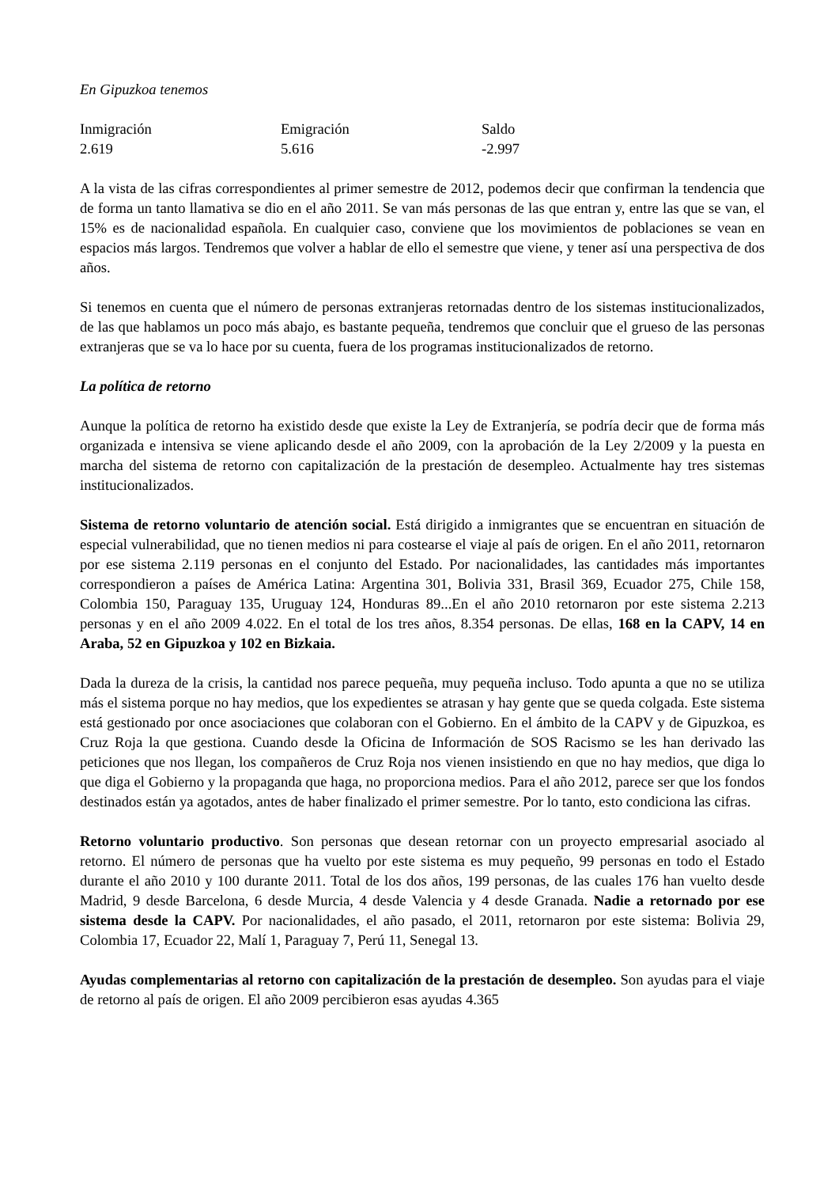En Gipuzkoa tenemos
| Inmigración | Emigración | Saldo |
| 2.619 | 5.616 | -2.997 |
A la vista de las cifras correspondientes al primer semestre de 2012, podemos decir que confirman la tendencia que de forma un tanto llamativa se dio en el año 2011. Se van más personas de las que entran y, entre las que se van, el 15% es de nacionalidad española. En cualquier caso, conviene que los movimientos de poblaciones se vean en espacios más largos. Tendremos que volver a hablar de ello el semestre que viene, y tener así una perspectiva de dos años.
Si tenemos en cuenta que el número de personas extranjeras retornadas dentro de los sistemas institucionalizados, de las que hablamos un poco más abajo, es bastante pequeña, tendremos que concluir que el grueso de las personas extranjeras que se va lo hace por su cuenta, fuera de los programas institucionalizados de retorno.
La política de retorno
Aunque la política de retorno ha existido desde que existe la Ley de Extranjería, se podría decir que de forma más organizada e intensiva se viene aplicando desde el año 2009, con la aprobación de la Ley 2/2009 y la puesta en marcha del sistema de retorno con capitalización de la prestación de desempleo. Actualmente hay tres sistemas institucionalizados.
Sistema de retorno voluntario de atención social. Está dirigido a inmigrantes que se encuentran en situación de especial vulnerabilidad, que no tienen medios ni para costearse el viaje al país de origen. En el año 2011, retornaron por ese sistema 2.119 personas en el conjunto del Estado. Por nacionalidades, las cantidades más importantes correspondieron a países de América Latina: Argentina 301, Bolivia 331, Brasil 369, Ecuador 275, Chile 158, Colombia 150, Paraguay 135, Uruguay 124, Honduras 89...En el año 2010 retornaron por este sistema 2.213 personas y en el año 2009 4.022. En el total de los tres años, 8.354 personas. De ellas, 168 en la CAPV, 14 en Araba, 52 en Gipuzkoa y 102 en Bizkaia.
Dada la dureza de la crisis, la cantidad nos parece pequeña, muy pequeña incluso. Todo apunta a que no se utiliza más el sistema porque no hay medios, que los expedientes se atrasan y hay gente que se queda colgada. Este sistema está gestionado por once asociaciones que colaboran con el Gobierno. En el ámbito de la CAPV y de Gipuzkoa, es Cruz Roja la que gestiona. Cuando desde la Oficina de Información de SOS Racismo se les han derivado las peticiones que nos llegan, los compañeros de Cruz Roja nos vienen insistiendo en que no hay medios, que diga lo que diga el Gobierno y la propaganda que haga, no proporciona medios. Para el año 2012, parece ser que los fondos destinados están ya agotados, antes de haber finalizado el primer semestre. Por lo tanto, esto condiciona las cifras.
Retorno voluntario productivo. Son personas que desean retornar con un proyecto empresarial asociado al retorno. El número de personas que ha vuelto por este sistema es muy pequeño, 99 personas en todo el Estado durante el año 2010 y 100 durante 2011. Total de los dos años, 199 personas, de las cuales 176 han vuelto desde Madrid, 9 desde Barcelona, 6 desde Murcia, 4 desde Valencia y 4 desde Granada. Nadie a retornado por ese sistema desde la CAPV. Por nacionalidades, el año pasado, el 2011, retornaron por este sistema: Bolivia 29, Colombia 17, Ecuador 22, Malí 1, Paraguay 7, Perú 11, Senegal 13.
Ayudas complementarias al retorno con capitalización de la prestación de desempleo. Son ayudas para el viaje de retorno al país de origen. El año 2009 percibieron esas ayudas 4.365